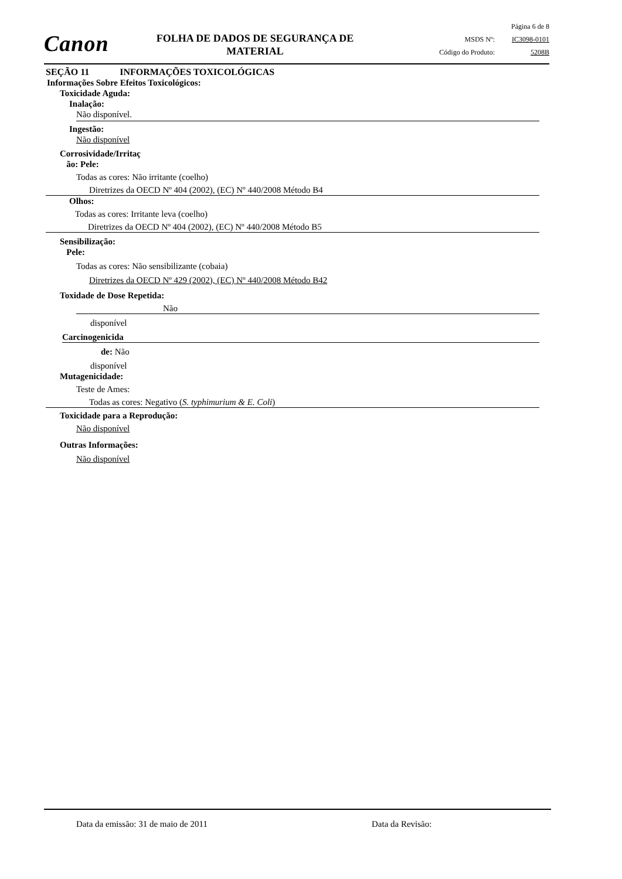Canon
FOLHA DE DADOS DE SEGURANÇA DE MATERIAL
Página 6 de 8
MSDS Nº: IC3098-0101
Código do Produto: 5208B
SEÇÃO 11 INFORMAÇÕES TOXICOLÓGICAS
Informações Sobre Efeitos Toxicológicos:
Toxicidade Aguda:
Inalação:
Não disponível.
Ingestão:
Não disponível
Corrosividade/Irritaç
ão: Pele:
Todas as cores: Não irritante (coelho)
Diretrizes da OECD Nº 404 (2002), (EC) Nº 440/2008 Método B4
Olhos:
Todas as cores: Irritante leva (coelho)
Diretrizes da OECD Nº 404 (2002), (EC) Nº 440/2008 Método B5
Sensibilização:
Pele:
Todas as cores: Não sensibilizante (cobaia)
Diretrizes da OECD Nº 429 (2002), (EC) Nº 440/2008 Método B42
Toxidade de Dose Repetida:
Não
disponível
Carcinogenicida
de: Não
disponível
Mutagenicidade:
Teste de Ames:
Todas as cores: Negativo (S. typhimurium & E. Coli)
Toxicidade para a Reprodução:
Não disponível
Outras Informações:
Não disponível
Data da emissão: 31 de maio de 2011 Data da Revisão: